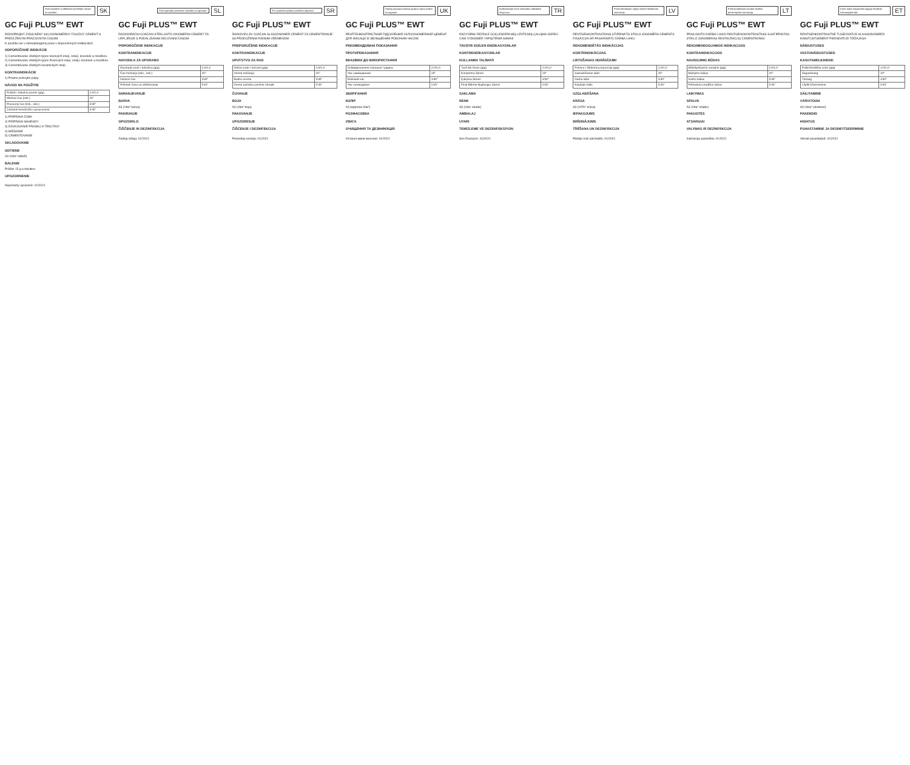Pred použitím si dôkladne prečítajte návod na použitie.
SK
GC Fuji PLUS™ EWT
RÁDIOPAQNÝ ZOSILNENÝ SKLOIONOMÉRNY FIXAČNÝ CEMENT S PREDĹŽENÝM PRACOVNÝM ČASOM
K použitiu len v stomatologickej praxi v doporučených indikáciách.
ODPORÚČANÉ INDIKÁCIE
1) Cementovanie všetkých typov kovových inlejí, onlejí, koruniek a mostíkov.
2) Cementovanie všetkých typov živicových inlejí, onlejí, koruniek a mostíkov.
3) Cementovanie všetkých keramických inlejí.
KONTRAINDIKÁCIE
1) Priame prekrytie pulpy.
NÁVOD NA POUŽITIE
| Prášok / tekutina pomer (g/g) | 2,0/1,0 |
| Miešací čas (sek.) | 20" |
| Pracovný čas (min., sek.) | 3'30" |
| Začiatok konečného opracovania | 5'45" |
1) PRÍPRAVA ZUBA
2) PRÍPRAVA NÁHRADY
3) DÁVKOVANIE PRÁŠKU A TEKUTINY
4) MIEŠANIE
5) CEMENTOVANIE
SKLADOVANIE
ODTIENE
A3 (Vita* odtieň)
BALENIE
Prášok 15 g a tekutinu.
UPOZORNENIE
Naposledy upravené: 01/2021
Pred uporabo preberite navodila za uporabo.
SL
GC Fuji PLUS™ EWT
RADIOOPAČNI OJAČANI STEKLASTO IONOMERNI CEMENT ZA LEPLJENJE S PODALJŠANIM DELOVNIM ČASOM
PRIPOROČENE INDIKACIJE
KONTRAINDIKACIJE
NAVODILA ZA UPORABO
| Razmerje prah / tekočina (g/g) | 2,0/1,0 |
| Čas mešanja (min., sek.) | 20" |
| Delovni čas | 3'30" |
| Pričetek časa za obdelovanje | 5'45" |
SHRANJEVANJE
BARVA
A3 (Vita* barva)
PAKIRANJE
OPOZORILO
ČIŠČENJE IN DEZINFEKCIJA
Zadnja izdaja: 01/2021
Pre upotrebe pažljivo pročitati uputstvo.
SR
GC Fuji PLUS™ EWT
RADIOVIDLJIV OJAČAN GLASJONOMER CEMENT ZA CEMENTIRANJE SA PRODUŽENIM RADNIM VREMENOM
PREPORUČENE INDIKACIJE
KONTRAINDIKACIJE
UPUTSTVO ZA RAD
| Odnos prah / tečnost (g/g) | 2,0/1,0 |
| Vreme mešanja | 20" |
| Radno vreme | 3'30" |
| Vreme početka završne obrade | 5'45" |
ČUVANJE
BOJA
A3 (Vita* boja)
PAKOVANJE
UPOZORENJE
ČIŠĆENJE I DEZINFEKCIJA
Poslednja revizija: 01/2021
Перед використанням уважно прочитайте інструкцію.
UK
GC Fuji PLUS™ EWT
РЕНТГЕНКОНТРАСТНИЙ ПІДСИЛЕНИЙ СКЛОІОНОМЕРНИЙ ЦЕМЕНТ ДЛЯ ФІКСАЦІЇ ЗІ ЗБІЛЬШЕНИМ РОБОЧИМ ЧАСОМ
РЕКОМЕНДОВАНІ ПОКАЗАННЯ
ПРОТИПОКАЗАННЯ
ВКАЗІВКИ ДО ВИКОРИСТАННЯ
| Співвідношення порошок / рідина | 2,0/1,0 |
| Час замішування | 20" |
| Робочий час | 3'30" |
| Час затвердіння | 5'45" |
ЗБЕРІГАННЯ
КОЛІР
A3 (відтінок Vita*)
РОЗФАСОВКА
УВАГА
ОЧИЩЕННЯ ТА ДЕЗІНФЕКЦІЯ
Останні зміни внесено: 01/2021
Kullanmadan önce talimatları dikkatlice okuyunuz.
TR
GC Fuji PLUS™ EWT
RADYOPAK REZİNLE GÜÇLENDİRİLMİŞ UZATILMIŞ ÇALIŞMA SÜRELİ CAM İYONOMER YAPIŞTIRMA SİMANI
TAVSİYE EDİLEN ENDİKASYONLAR
KONTRENDİKASYONLAR
KULLANMA TALİMATI
| Toz/Likit Oranı (g/g) | 2,0/1,0 |
| Karıştırma Süresi | 20" |
| Çalışma Süresi | 3'30" |
| Final Bitirme Başlangıç Süresi | 5'45" |
SAKLAMA
RENK
A3 (Vita* shade)
AMBALAJ
UYARI
TEMİZLEME VE DEZENFEKSİYON
Son Revizyon: 01/2021
Pirms lietošanas rūpīgi izlasiet lietošanas instrukciju.
LV
GC Fuji PLUS™ EWT
RENTGENKONTRASTAINS STIPRINĀTS STIKLA JONOMĒRA CEMENTS FIKSĀCIJAI AR PAGARINĀTU DARBA LAIKU
REKOMENDĒTĀS INDIKĀCIJAS
KONTRINDIKĀCIJAS
LIETOŠANAS NORĀDĪJUMI
| Pulvera / šķidruma proporcija (g/g) | 2,0/1,0 |
| Samaisīšanas laiks | 20" |
| Darba laiks | 3'30" |
| Kopējais laiks | 5'45" |
UZGLABĀŠANA
KRĀSA
A3 (VITA* krāsa)
IEPAKOJUMS
BRĪDINĀJUMS
TĪRĪŠANA UN DEZINFEKCIJA
Pēdējo reizi pārskatīts: 01/2021
Prieš pradėdami naudoti atidžiai perskaitykite instrukciją.
LT
GC Fuji PLUS™ EWT
PRAILGINTO DARBO LAIKO RENTGENOKONTRASTINIS SUSTIPRINTAS STIKLO JONOMERAS RESTAURACIJŲ CEMENTAVIMUI
REKOMENDUOJAMOS INDIKACIJOS
KONTRAINDIKACIJOS
NAUDOJIMO BŪDAS
| Miltelių/skysčio santykis (g/g) | 2,0/1,0 |
| Maišymo laikas | 20" |
| Darbo laikas | 3'30" |
| Poliravimo pradžios laikas | 5'45" |
LAIKYMAS
SPALVA
A3 (Vita* shade)
PAKUOTĖS
ATSARGIAI
VALYMAS IR DEZINFEKCIJA
Instrukcija paskelbta: 01/2021
Enne toote kasutamist lugege hoolikalt kasutusjuhendit.
ET
GC Fuji PLUS™ EWT
RÖNTGENKONTRASTNE TUGEVDATUD KLAASIONOMEER KINNITUSTSEMENT PIKENDATUD TÖÖAJAGA
NÄIDUSTUSED
VASTUNÄIDUSTUSED
KASUTAMISJUHEND
| Pulbri/Vedeliku suhe (g/g) | 2,0/1,0 |
| Segamisaeg | 20" |
| Tööaeg | 3'30" |
| Lõplik kõvenemine | 5'45" |
SÄILITAMINE
VÄRVITOON
A3 (Vita* värvitoon)
PAKENDID
HOIATUS
PUHASTAMINE JA DESINFITSEERIMINE
Viimati parandatud: 01/2021